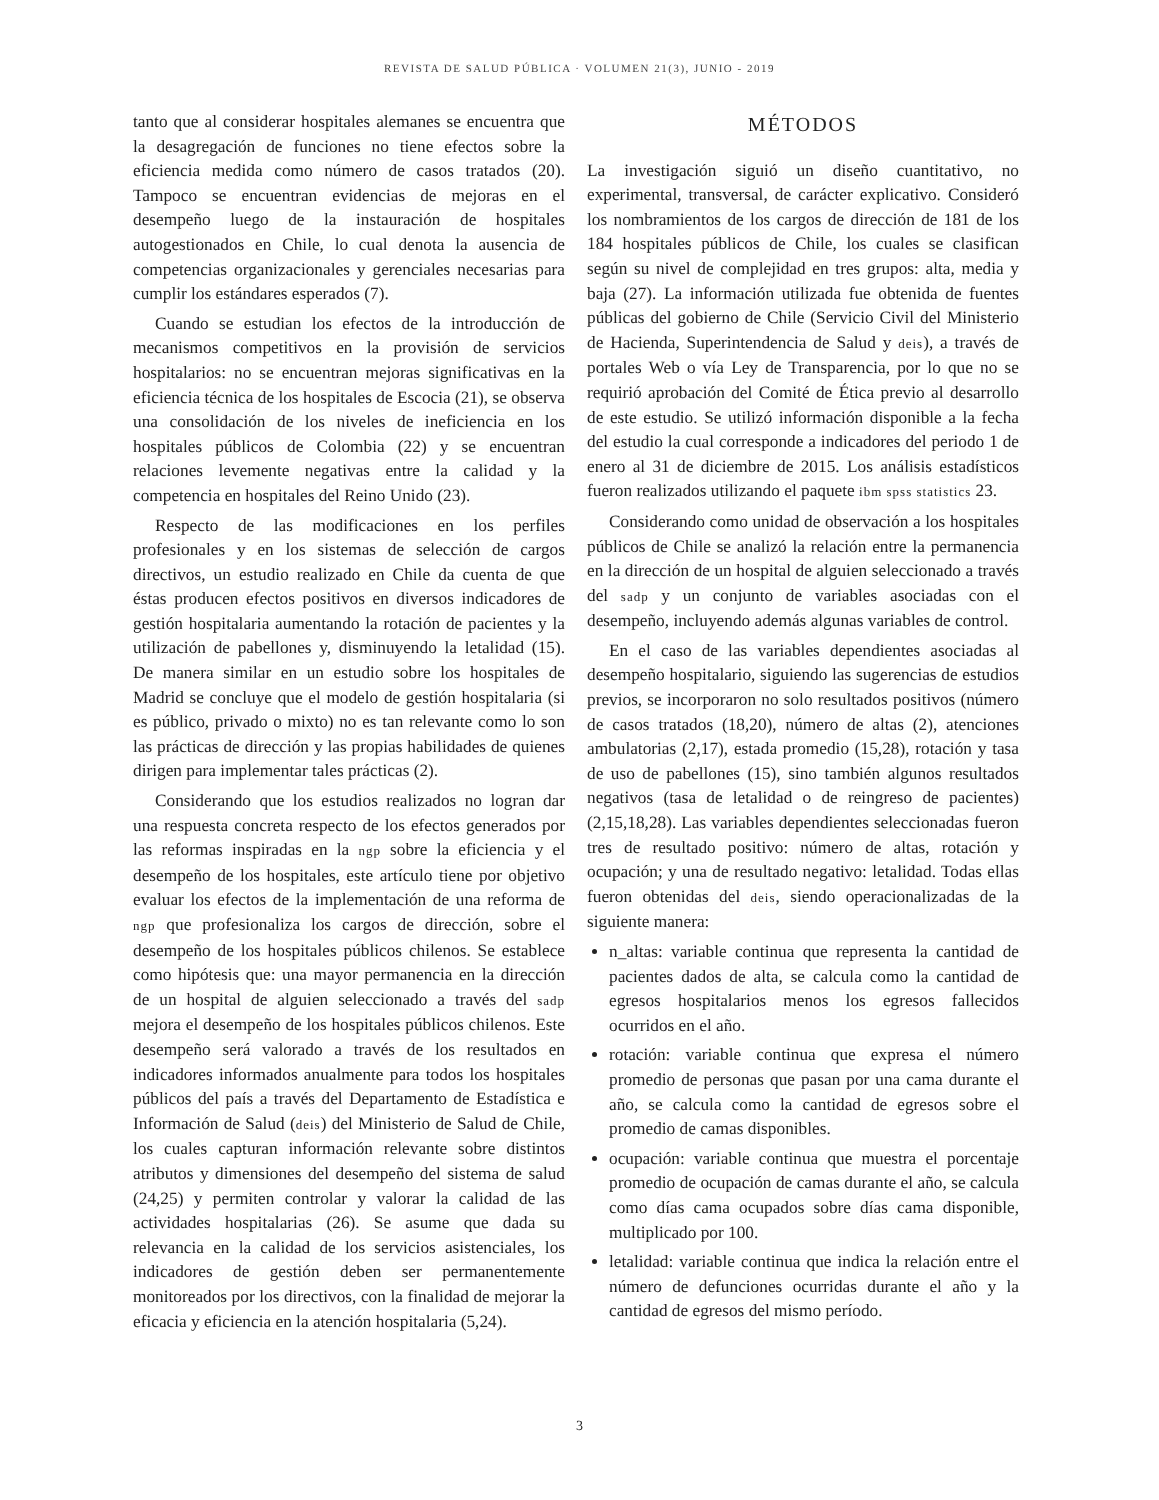REVISTA DE SALUD PÚBLICA · VOLUMEN 21(3), JUNIO - 2019
tanto que al considerar hospitales alemanes se encuentra que la desagregación de funciones no tiene efectos sobre la eficiencia medida como número de casos tratados (20). Tampoco se encuentran evidencias de mejoras en el desempeño luego de la instauración de hospitales autogestionados en Chile, lo cual denota la ausencia de competencias organizacionales y gerenciales necesarias para cumplir los estándares esperados (7).
Cuando se estudian los efectos de la introducción de mecanismos competitivos en la provisión de servicios hospitalarios: no se encuentran mejoras significativas en la eficiencia técnica de los hospitales de Escocia (21), se observa una consolidación de los niveles de ineficiencia en los hospitales públicos de Colombia (22) y se encuentran relaciones levemente negativas entre la calidad y la competencia en hospitales del Reino Unido (23).
Respecto de las modificaciones en los perfiles profesionales y en los sistemas de selección de cargos directivos, un estudio realizado en Chile da cuenta de que éstas producen efectos positivos en diversos indicadores de gestión hospitalaria aumentando la rotación de pacientes y la utilización de pabellones y, disminuyendo la letalidad (15). De manera similar en un estudio sobre los hospitales de Madrid se concluye que el modelo de gestión hospitalaria (si es público, privado o mixto) no es tan relevante como lo son las prácticas de dirección y las propias habilidades de quienes dirigen para implementar tales prácticas (2).
Considerando que los estudios realizados no logran dar una respuesta concreta respecto de los efectos generados por las reformas inspiradas en la ngp sobre la eficiencia y el desempeño de los hospitales, este artículo tiene por objetivo evaluar los efectos de la implementación de una reforma de ngp que profesionaliza los cargos de dirección, sobre el desempeño de los hospitales públicos chilenos. Se establece como hipótesis que: una mayor permanencia en la dirección de un hospital de alguien seleccionado a través del sadp mejora el desempeño de los hospitales públicos chilenos. Este desempeño será valorado a través de los resultados en indicadores informados anualmente para todos los hospitales públicos del país a través del Departamento de Estadística e Información de Salud (deis) del Ministerio de Salud de Chile, los cuales capturan información relevante sobre distintos atributos y dimensiones del desempeño del sistema de salud (24,25) y permiten controlar y valorar la calidad de las actividades hospitalarias (26). Se asume que dada su relevancia en la calidad de los servicios asistenciales, los indicadores de gestión deben ser permanentemente monitoreados por los directivos, con la finalidad de mejorar la eficacia y eficiencia en la atención hospitalaria (5,24).
MÉTODOS
La investigación siguió un diseño cuantitativo, no experimental, transversal, de carácter explicativo. Consideró los nombramientos de los cargos de dirección de 181 de los 184 hospitales públicos de Chile, los cuales se clasifican según su nivel de complejidad en tres grupos: alta, media y baja (27). La información utilizada fue obtenida de fuentes públicas del gobierno de Chile (Servicio Civil del Ministerio de Hacienda, Superintendencia de Salud y deis), a través de portales Web o vía Ley de Transparencia, por lo que no se requirió aprobación del Comité de Ética previo al desarrollo de este estudio. Se utilizó información disponible a la fecha del estudio la cual corresponde a indicadores del periodo 1 de enero al 31 de diciembre de 2015. Los análisis estadísticos fueron realizados utilizando el paquete ibm spss statistics 23.
Considerando como unidad de observación a los hospitales públicos de Chile se analizó la relación entre la permanencia en la dirección de un hospital de alguien seleccionado a través del sadp y un conjunto de variables asociadas con el desempeño, incluyendo además algunas variables de control.
En el caso de las variables dependientes asociadas al desempeño hospitalario, siguiendo las sugerencias de estudios previos, se incorporaron no solo resultados positivos (número de casos tratados (18,20), número de altas (2), atenciones ambulatorias (2,17), estada promedio (15,28), rotación y tasa de uso de pabellones (15), sino también algunos resultados negativos (tasa de letalidad o de reingreso de pacientes) (2,15,18,28). Las variables dependientes seleccionadas fueron tres de resultado positivo: número de altas, rotación y ocupación; y una de resultado negativo: letalidad. Todas ellas fueron obtenidas del deis, siendo operacionalizadas de la siguiente manera:
n_altas: variable continua que representa la cantidad de pacientes dados de alta, se calcula como la cantidad de egresos hospitalarios menos los egresos fallecidos ocurridos en el año.
rotación: variable continua que expresa el número promedio de personas que pasan por una cama durante el año, se calcula como la cantidad de egresos sobre el promedio de camas disponibles.
ocupación: variable continua que muestra el porcentaje promedio de ocupación de camas durante el año, se calcula como días cama ocupados sobre días cama disponible, multiplicado por 100.
letalidad: variable continua que indica la relación entre el número de defunciones ocurridas durante el año y la cantidad de egresos del mismo período.
3